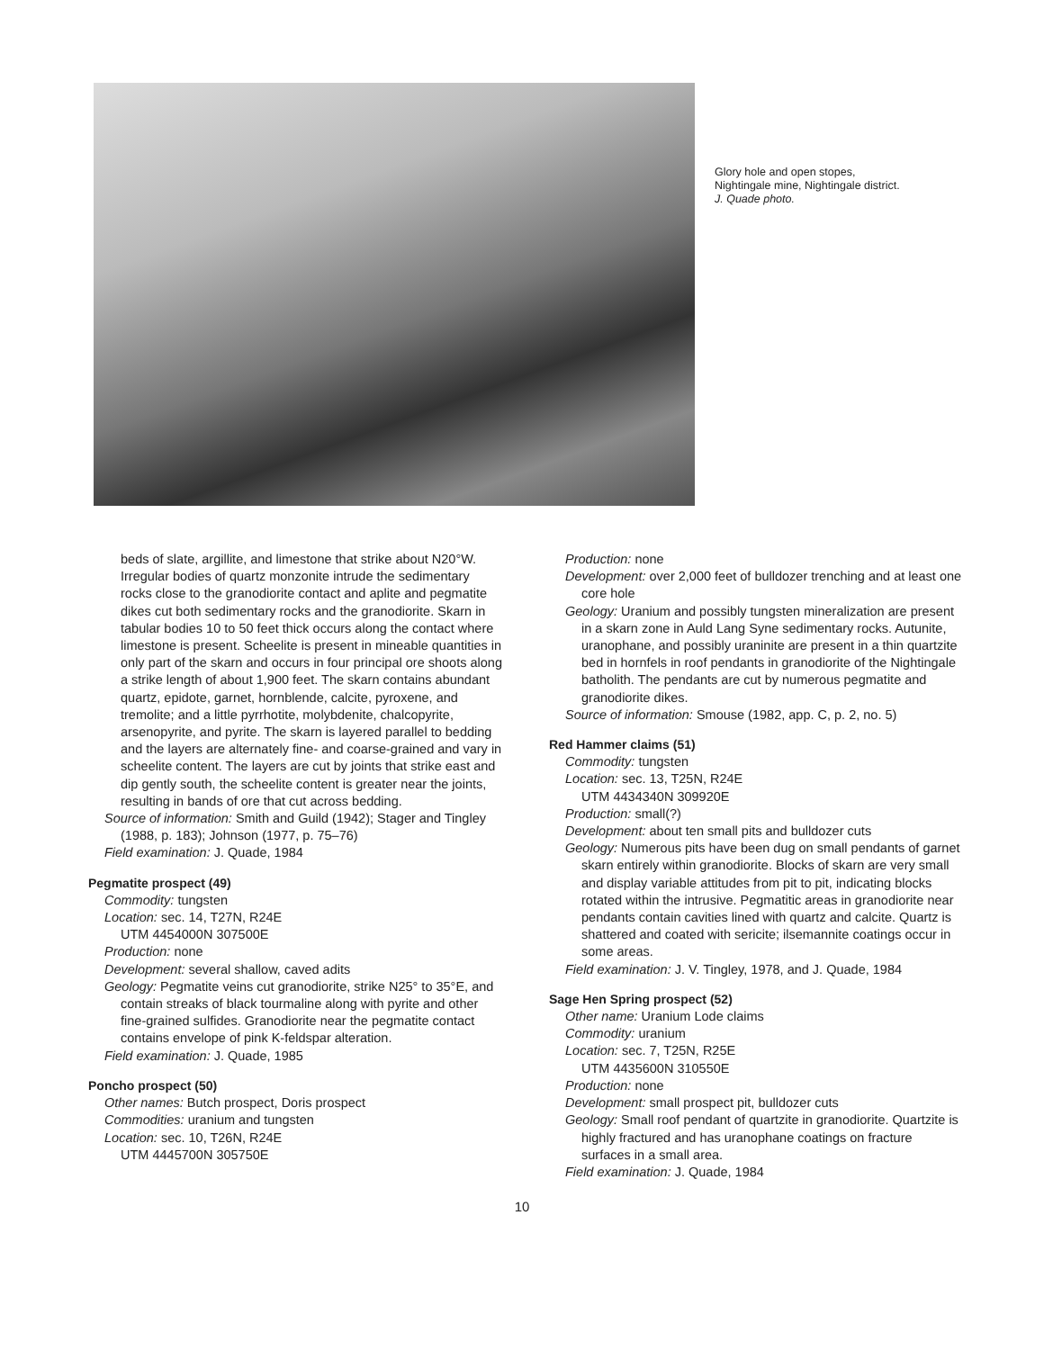Glory hole and open stopes, Nightingale mine, Nightingale district. J. Quade photo.
beds of slate, argillite, and limestone that strike about N20°W. Irregular bodies of quartz monzonite intrude the sedimentary rocks close to the granodiorite contact and aplite and pegmatite dikes cut both sedimentary rocks and the granodiorite. Skarn in tabular bodies 10 to 50 feet thick occurs along the contact where limestone is present. Scheelite is present in mineable quantities in only part of the skarn and occurs in four principal ore shoots along a strike length of about 1,900 feet. The skarn contains abundant quartz, epidote, garnet, hornblende, calcite, pyroxene, and tremolite; and a little pyrrhotite, molybdenite, chalcopyrite, arsenopyrite, and pyrite. The skarn is layered parallel to bedding and the layers are alternately fine- and coarse-grained and vary in scheelite content. The layers are cut by joints that strike east and dip gently south, the scheelite content is greater near the joints, resulting in bands of ore that cut across bedding.
Source of information: Smith and Guild (1942); Stager and Tingley (1988, p. 183); Johnson (1977, p. 75–76)
Field examination: J. Quade, 1984
Pegmatite prospect (49)
Commodity: tungsten
Location: sec. 14, T27N, R24E
UTM 4454000N 307500E
Production: none
Development: several shallow, caved adits
Geology: Pegmatite veins cut granodiorite, strike N25° to 35°E, and contain streaks of black tourmaline along with pyrite and other fine-grained sulfides. Granodiorite near the pegmatite contact contains envelope of pink K-feldspar alteration.
Field examination: J. Quade, 1985
Poncho prospect (50)
Other names: Butch prospect, Doris prospect
Commodities: uranium and tungsten
Location: sec. 10, T26N, R24E
UTM 4445700N 305750E
Production: none
Development: over 2,000 feet of bulldozer trenching and at least one core hole
Geology: Uranium and possibly tungsten mineralization are present in a skarn zone in Auld Lang Syne sedimentary rocks. Autunite, uranophane, and possibly uraninite are present in a thin quartzite bed in hornfels in roof pendants in granodiorite of the Nightingale batholith. The pendants are cut by numerous pegmatite and granodiorite dikes.
Source of information: Smouse (1982, app. C, p. 2, no. 5)
Red Hammer claims (51)
Commodity: tungsten
Location: sec. 13, T25N, R24E
UTM 4434340N 309920E
Production: small(?)
Development: about ten small pits and bulldozer cuts
Geology: Numerous pits have been dug on small pendants of garnet skarn entirely within granodiorite. Blocks of skarn are very small and display variable attitudes from pit to pit, indicating blocks rotated within the intrusive. Pegmatitic areas in granodiorite near pendants contain cavities lined with quartz and calcite. Quartz is shattered and coated with sericite; ilsemannite coatings occur in some areas.
Field examination: J. V. Tingley, 1978, and J. Quade, 1984
Sage Hen Spring prospect (52)
Other name: Uranium Lode claims
Commodity: uranium
Location: sec. 7, T25N, R25E
UTM 4435600N 310550E
Production: none
Development: small prospect pit, bulldozer cuts
Geology: Small roof pendant of quartzite in granodiorite. Quartzite is highly fractured and has uranophane coatings on fracture surfaces in a small area.
Field examination: J. Quade, 1984
10